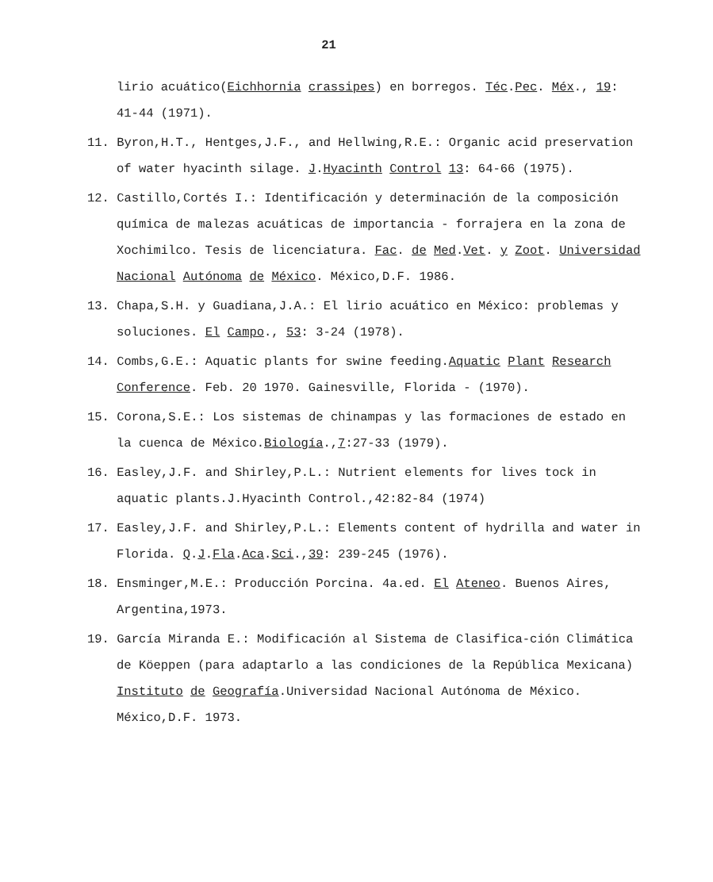21
lirio acuático(Eichhornia crassipes) en borregos. Téc.Pec. Méx., 19: 41-44 (1971).
11. Byron,H.T., Hentges,J.F., and Hellwing,R.E.: Organic acid preservation of water hyacinth silage. J.Hyacinth Control 13: 64-66 (1975).
12. Castillo,Cortés I.: Identificación y determinación de la composición química de malezas acuáticas de importancia - forrajera en la zona de Xochimilco. Tesis de licenciatura. Fac. de Med.Vet. y Zoot. Universidad Nacional Autónoma de México. México,D.F. 1986.
13. Chapa,S.H. y Guadiana,J.A.: El lirio acuático en México: problemas y soluciones. El Campo., 53: 3-24 (1978).
14. Combs,G.E.: Aquatic plants for swine feeding.Aquatic Plant Research Conference. Feb. 20 1970. Gainesville, Florida - (1970).
15. Corona,S.E.: Los sistemas de chinampas y las formaciones de estado en la cuenca de México.Biología.,7:27-33 (1979).
16. Easley,J.F. and Shirley,P.L.: Nutrient elements for lives tock in aquatic plants.J.Hyacinth Control.,42:82-84 (1974)
17. Easley,J.F. and Shirley,P.L.: Elements content of hydrilla and water in Florida. Q.J.Fla.Aca.Sci.,39: 239-245 (1976).
18. Ensminger,M.E.: Producción Porcina. 4a.ed. El Ateneo. Buenos Aires, Argentina,1973.
19. García Miranda E.: Modificación al Sistema de Clasifica-ción Climática de Köeppen (para adaptarlo a las condiciones de la República Mexicana) Instituto de Geografía.Universidad Nacional Autónoma de México. México,D.F. 1973.